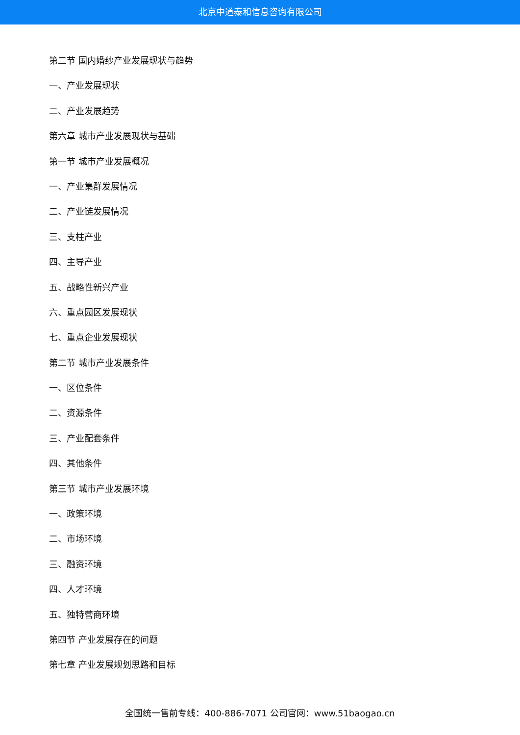北京中道泰和信息咨询有限公司
第二节 国内婚纱产业发展现状与趋势
一、产业发展现状
二、产业发展趋势
第六章 城市产业发展现状与基础
第一节 城市产业发展概况
一、产业集群发展情况
二、产业链发展情况
三、支柱产业
四、主导产业
五、战略性新兴产业
六、重点园区发展现状
七、重点企业发展现状
第二节 城市产业发展条件
一、区位条件
二、资源条件
三、产业配套条件
四、其他条件
第三节 城市产业发展环境
一、政策环境
二、市场环境
三、融资环境
四、人才环境
五、独特营商环境
第四节 产业发展存在的问题
第七章 产业发展规划思路和目标
全国统一售前专线：400-886-7071 公司官网：www.51baogao.cn